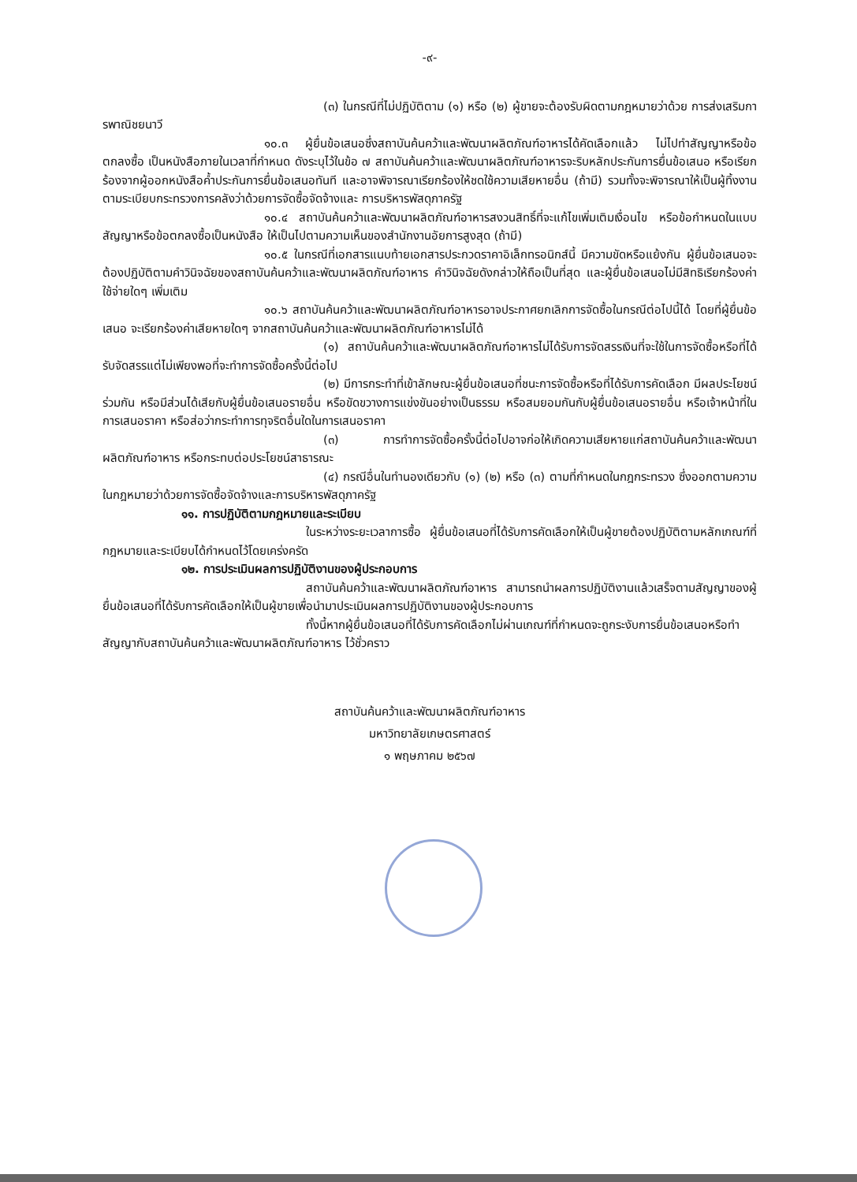-๙-
(๓) ในกรณีที่ไม่ปฏิบัติตาม (๑) หรือ (๒) ผู้ขายจะต้องรับผิดตามกฎหมายว่าด้วย การส่งเสริมการพาณิชยนาวี
๑๐.๓ ผู้ยื่นข้อเสนอซึ่งสถาบันค้นคว้าและพัฒนาผลิตภัณฑ์อาหารได้คัดเลือกแล้ว ไม่ไปทำสัญญาหรือข้อตกลงซื้อ เป็นหนังสือภายในเวลาที่กำหนด ดังระบุไว้ในข้อ ๗ สถาบันค้นคว้าและพัฒนาผลิตภัณฑ์อาหารจะริบหลักประกันการยื่นข้อเสนอ หรือเรียกร้องจากผู้ออกหนังสือค้ำประกันการยื่นข้อเสนอทันที และอาจพิจารณาเรียกร้องให้ชดใช้ความเสียหายอื่น (ถ้ามี) รวมทั้งจะพิจารณาให้เป็นผู้ทิ้งงาน ตามระเบียบกระทรวงการคลังว่าด้วยการจัดซื้อจัดจ้างและ การบริหารพัสดุภาครัฐ
๑๐.๔ สถาบันค้นคว้าและพัฒนาผลิตภัณฑ์อาหารสงวนสิทธิ์ที่จะแก้ไขเพิ่มเติมเงื่อนไข หรือข้อกำหนดในแบบสัญญาหรือข้อตกลงซื้อเป็นหนังสือ ให้เป็นไปตามความเห็นของสำนักงานอัยการสูงสุด (ถ้ามี)
๑๐.๕ ในกรณีที่เอกสารแนบท้ายเอกสารประกวดราคาอิเล็กทรอนิกส์นี้ มีความขัดหรือแย้งกัน ผู้ยื่นข้อเสนอจะต้องปฏิบัติตามคำวินิจฉัยของสถาบันค้นคว้าและพัฒนาผลิตภัณฑ์อาหาร คำวินิจฉัยดังกล่าวให้ถือเป็นที่สุด และผู้ยื่นข้อเสนอไม่มีสิทธิเรียกร้องค่าใช้จ่ายใดๆ เพิ่มเติม
๑๐.๖ สถาบันค้นคว้าและพัฒนาผลิตภัณฑ์อาหารอาจประกาศยกเลิกการจัดซื้อในกรณีต่อไปนี้ได้ โดยที่ผู้ยื่นข้อเสนอ จะเรียกร้องค่าเสียหายใดๆ จากสถาบันค้นคว้าและพัฒนาผลิตภัณฑ์อาหารไม่ได้
(๑) สถาบันค้นคว้าและพัฒนาผลิตภัณฑ์อาหารไม่ได้รับการจัดสรรเงินที่จะใช้ในการจัดซื้อหรือที่ได้รับจัดสรรแต่ไม่เพียงพอที่จะทำการจัดซื้อครั้งนี้ต่อไป
(๒) มีการกระทำที่เข้าลักษณะผู้ยื่นข้อเสนอที่ชนะการจัดซื้อหรือที่ได้รับการคัดเลือก มีผลประโยชน์ร่วมกัน หรือมีส่วนได้เสียกับผู้ยื่นข้อเสนอรายอื่น หรือขัดขวางการแข่งขันอย่างเป็นธรรม หรือสมยอมกันกับผู้ยื่นข้อเสนอรายอื่น หรือเจ้าหน้าที่ในการเสนอราคา หรือส่อว่ากระทำการทุจริตอื่นใดในการเสนอราคา
(๓) การทำการจัดซื้อครั้งนี้ต่อไปอาจก่อให้เกิดความเสียหายแก่สถาบันค้นคว้าและพัฒนาผลิตภัณฑ์อาหาร หรือกระทบต่อประโยชน์สาธารณะ
(๔) กรณีอื่นในทำนองเดียวกับ (๑) (๒) หรือ (๓) ตามที่กำหนดในกฎกระทรวง ซึ่งออกตามความในกฎหมายว่าด้วยการจัดซื้อจัดจ้างและการบริหารพัสดุภาครัฐ
๑๑. การปฏิบัติตามกฎหมายและระเบียบ
ในระหว่างระยะเวลาการซื้อ ผู้ยื่นข้อเสนอที่ได้รับการคัดเลือกให้เป็นผู้ขายต้องปฏิบัติตามหลักเกณฑ์ที่กฎหมายและระเบียบได้กำหนดไว้โดยเคร่งครัด
๑๒. การประเมินผลการปฏิบัติงานของผู้ประกอบการ
สถาบันค้นคว้าและพัฒนาผลิตภัณฑ์อาหาร สามารถนำผลการปฏิบัติงานแล้วเสร็จตามสัญญาของผู้ยื่นข้อเสนอที่ได้รับการคัดเลือกให้เป็นผู้ขายเพื่อนำมาประเมินผลการปฏิบัติงานของผู้ประกอบการ
ทั้งนี้หากผู้ยื่นข้อเสนอที่ได้รับการคัดเลือกไม่ผ่านเกณฑ์ที่กำหนดจะถูกระงับการยื่นข้อเสนอหรือทำสัญญากับสถาบันค้นคว้าและพัฒนาผลิตภัณฑ์อาหาร ไว้ชั่วคราว
สถาบันค้นคว้าและพัฒนาผลิตภัณฑ์อาหาร
มหาวิทยาลัยเกษตรศาสตร์
๑ พฤษภาคม ๒๕๖๗